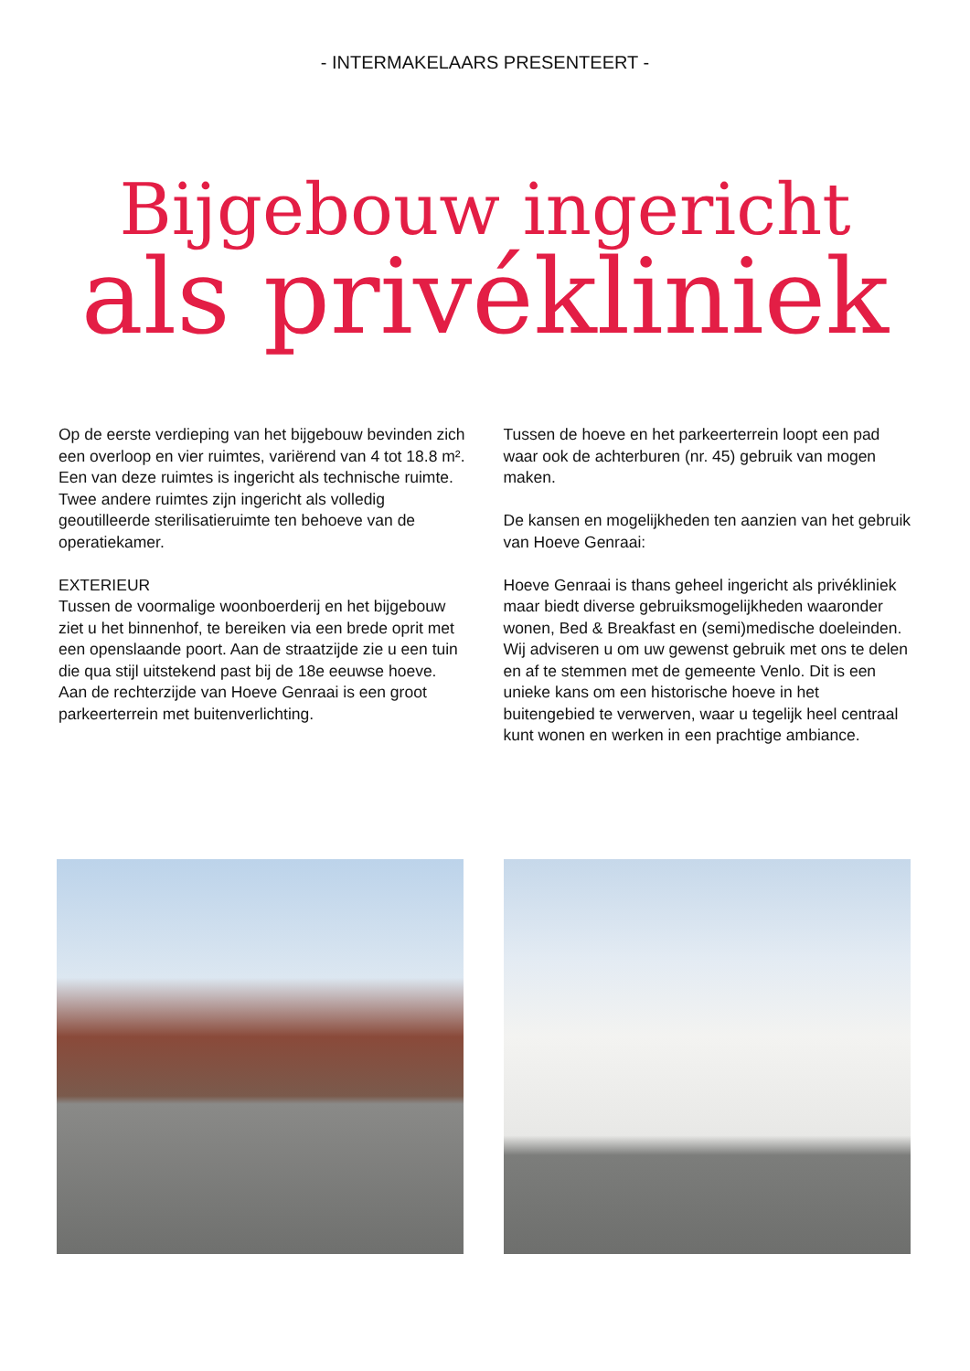- INTERMAKELAARS PRESENTEERT -
Bijgebouw ingericht
als privékliniek
Op de eerste verdieping van het bijgebouw bevinden zich een overloop en vier ruimtes, variërend van 4 tot 18.8 m². Een van deze ruimtes is ingericht als technische ruimte. Twee andere ruimtes zijn ingericht als volledig geoutilleerde sterilisatieruimte ten behoeve van de operatiekamer.
EXTERIEUR
Tussen de voormalige woonboerderij en het bijgebouw ziet u het binnenhof, te bereiken via een brede oprit met een openslaande poort. Aan de straatzijde zie u een tuin die qua stijl uitstekend past bij de 18e eeuwse hoeve. Aan de rechterzijde van Hoeve Genraai is een groot parkeerterrein met buitenverlichting.
Tussen de hoeve en het parkeerterrein loopt een pad waar ook de achterburen (nr. 45) gebruik van mogen maken.
De kansen en mogelijkheden ten aanzien van het gebruik van Hoeve Genraai:
Hoeve Genraai is thans geheel ingericht als privékliniek maar biedt diverse gebruiksmogelijkheden waaronder wonen, Bed & Breakfast en (semi)medische doeleinden. Wij adviseren u om uw gewenst gebruik met ons te delen en af te stemmen met de gemeente Venlo. Dit is een unieke kans om een historische hoeve in het buitengebied te verwerven, waar u tegelijk heel centraal kunt wonen en werken in een prachtige ambiance.